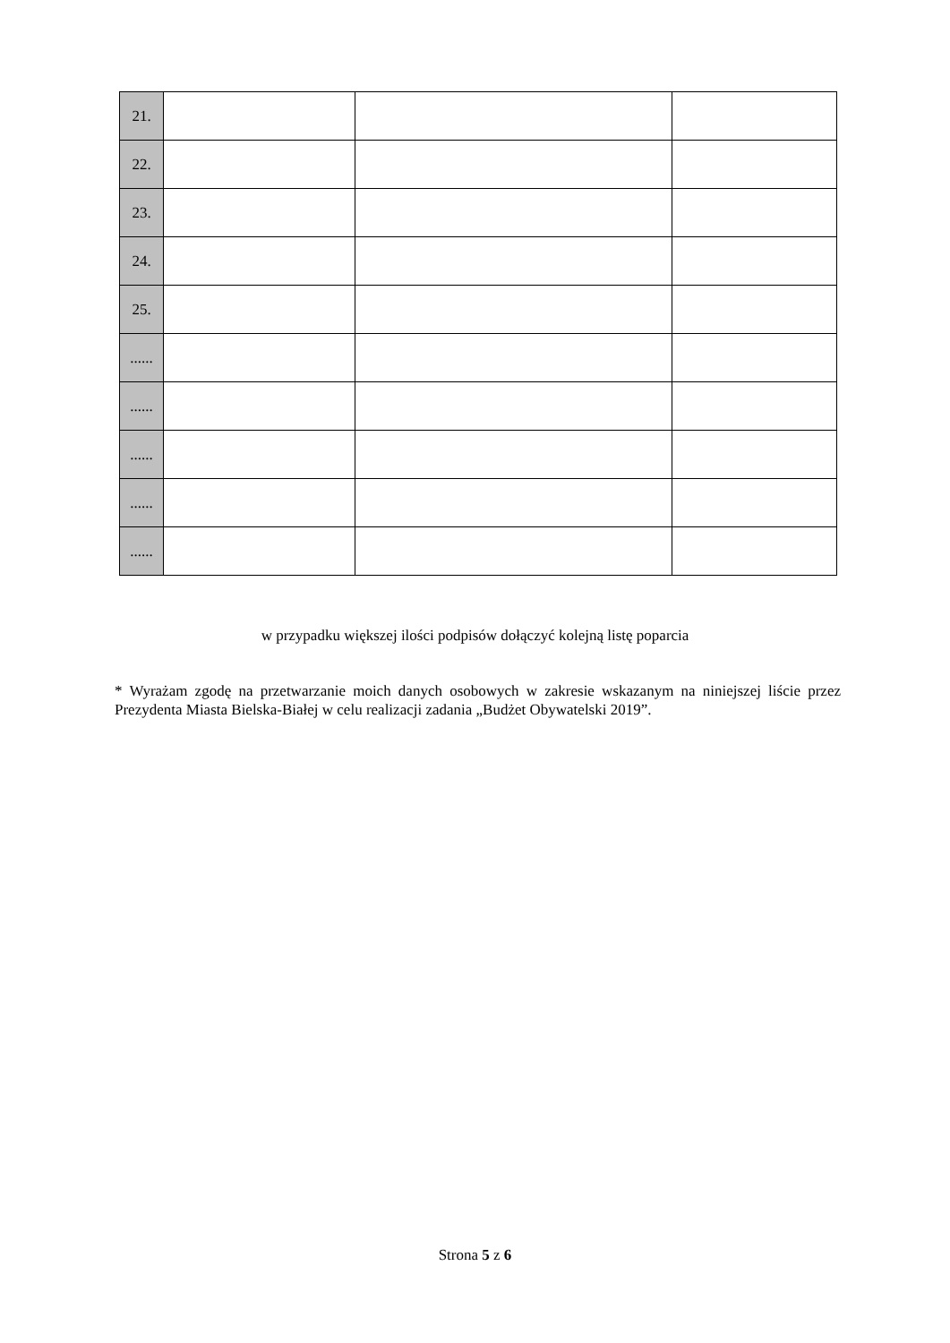| 21. | | | |
| 22. | | | |
| 23. | | | |
| 24. | | | |
| 25. | | | |
| ...... | | | |
| ...... | | | |
| ...... | | | |
| ...... | | | |
| ...... | | | |
w przypadku większej ilości podpisów dołączyć kolejną listę poparcia
* Wyrażam zgodę na przetwarzanie moich danych osobowych w zakresie wskazanym na niniejszej liście przez Prezydenta Miasta Bielska-Białej w celu realizacji zadania „Budżet Obywatelski 2019”.
Strona 5 z 6